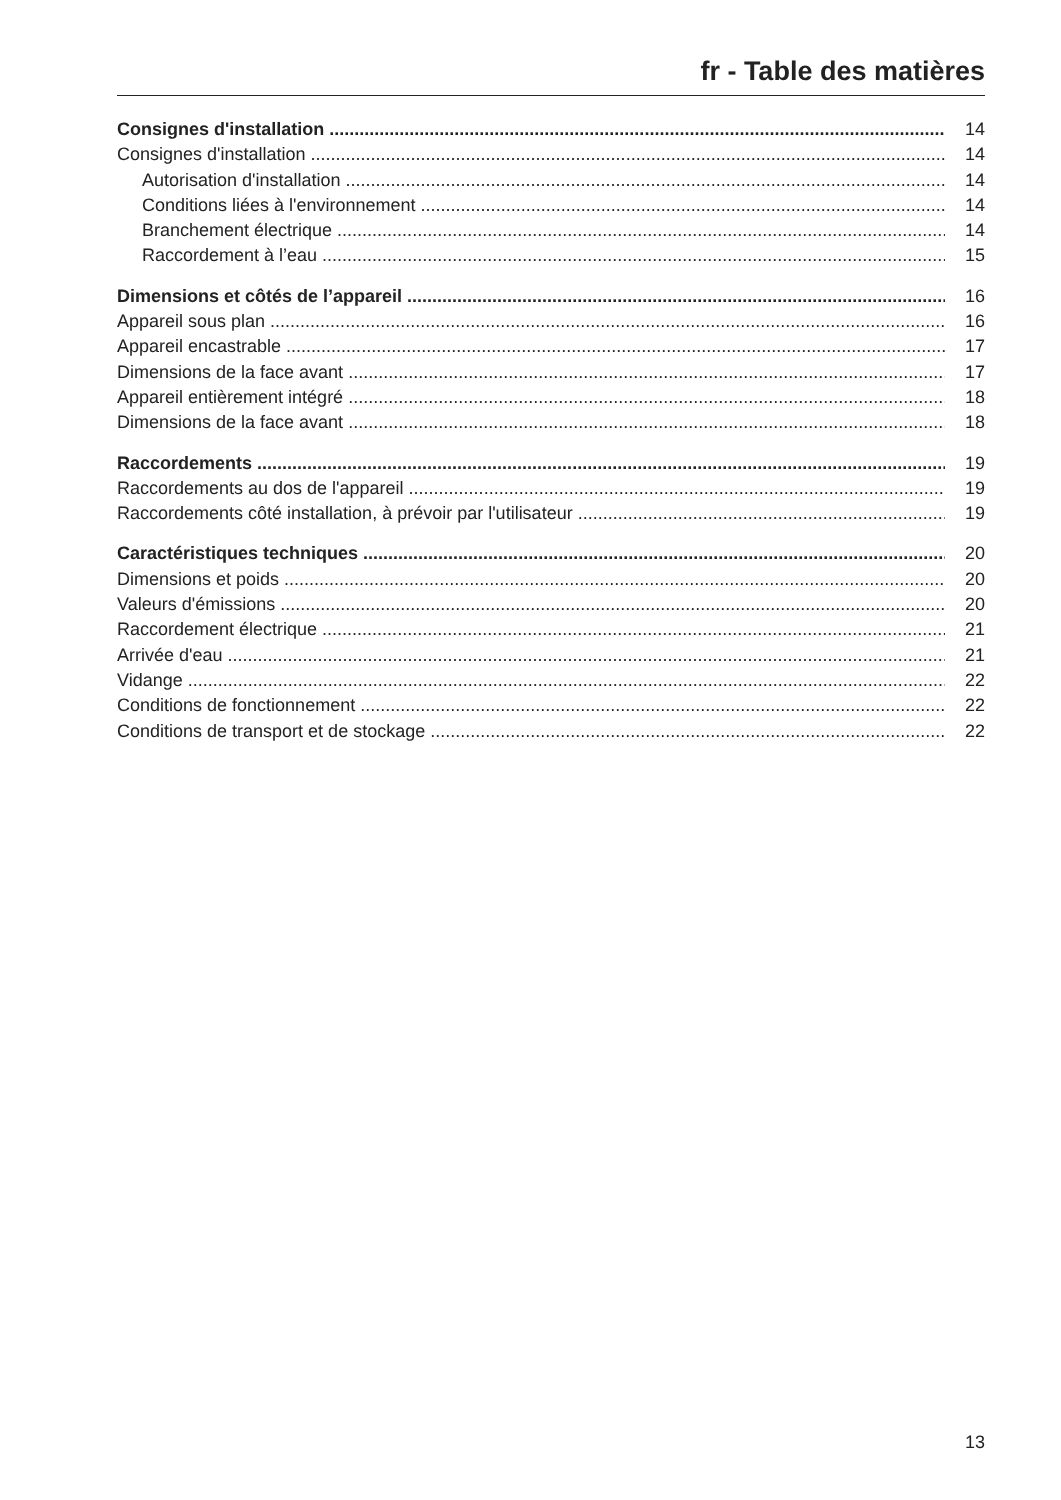fr - Table des matières
Consignes d'installation 14
Consignes d'installation 14
Autorisation d'installation 14
Conditions liées à l'environnement 14
Branchement électrique 14
Raccordement à l’eau 15
Dimensions et côtés de l’appareil 16
Appareil sous plan 16
Appareil encastrable 17
Dimensions de la face avant 17
Appareil entièrement intégré 18
Dimensions de la face avant 18
Raccordements 19
Raccordements au dos de l'appareil 19
Raccordements côté installation, à prévoir par l'utilisateur 19
Caractéristiques techniques 20
Dimensions et poids 20
Valeurs d'émissions 20
Raccordement électrique 21
Arrivée d'eau 21
Vidange 22
Conditions de fonctionnement 22
Conditions de transport et de stockage 22
13